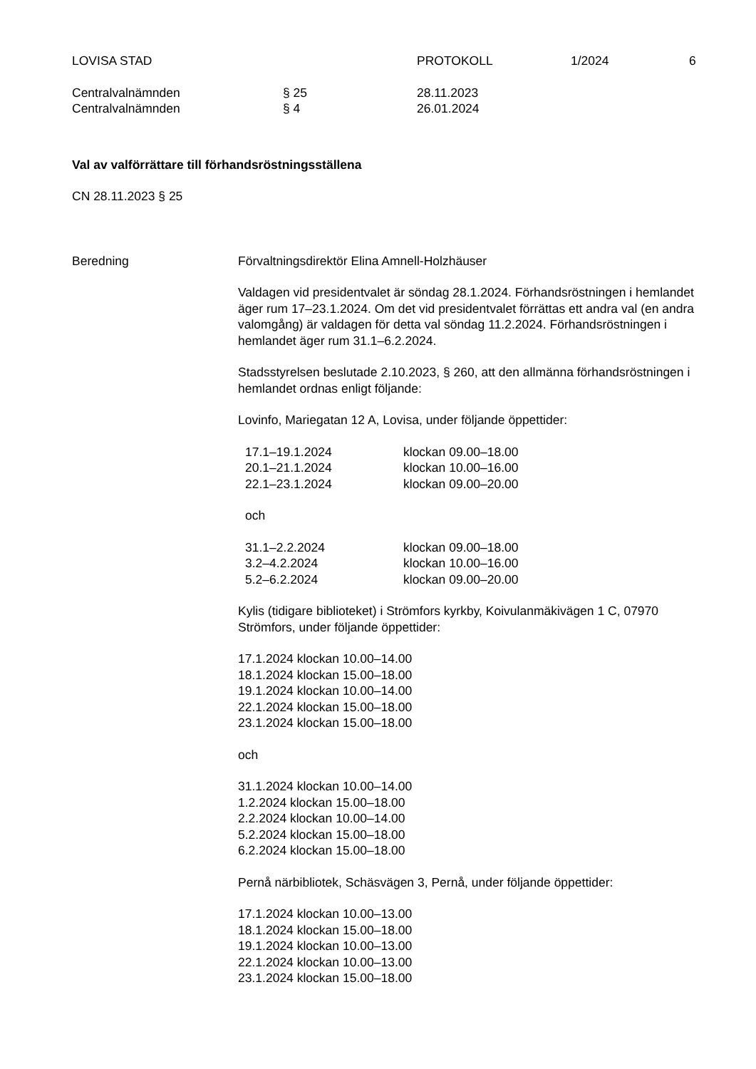LOVISA STAD PROTOKOLL 1/2024 6
Centralvalnämnden § 25 28.11.2023
Centralvalnämnden § 4 26.01.2024
Val av valförrättare till förhandsröstningsställena
CN 28.11.2023 § 25
Beredning Förvaltningsdirektör Elina Amnell-Holzhäuser
Valdagen vid presidentvalet är söndag 28.1.2024. Förhandsröstningen i hemlandet äger rum 17–23.1.2024. Om det vid presidentvalet förrättas ett andra val (en andra valomgång) är valdagen för detta val söndag 11.2.2024. Förhandsröstningen i hemlandet äger rum 31.1–6.2.2024.
Stadsstyrelsen beslutade 2.10.2023, § 260, att den allmänna förhandsröstningen i hemlandet ordnas enligt följande:
Lovinfo, Mariegatan 12 A, Lovisa, under följande öppettider:
| 17.1–19.1.2024 | klockan 09.00–18.00 |
| 20.1–21.1.2024 | klockan 10.00–16.00 |
| 22.1–23.1.2024 | klockan 09.00–20.00 |
och
| 31.1–2.2.2024 | klockan 09.00–18.00 |
| 3.2–4.2.2024 | klockan 10.00–16.00 |
| 5.2–6.2.2024 | klockan 09.00–20.00 |
Kylis (tidigare biblioteket) i Strömfors kyrkby, Koivulanmäkivägen 1 C, 07970 Strömfors, under följande öppettider:
17.1.2024 klockan 10.00–14.00
18.1.2024 klockan 15.00–18.00
19.1.2024 klockan 10.00–14.00
22.1.2024 klockan 15.00–18.00
23.1.2024 klockan 15.00–18.00
och
31.1.2024 klockan 10.00–14.00
1.2.2024 klockan 15.00–18.00
2.2.2024 klockan 10.00–14.00
5.2.2024 klockan 15.00–18.00
6.2.2024 klockan 15.00–18.00
Pernå närbibliotek, Schäsvägen 3, Pernå, under följande öppettider:
17.1.2024 klockan 10.00–13.00
18.1.2024 klockan 15.00–18.00
19.1.2024 klockan 10.00–13.00
22.1.2024 klockan 10.00–13.00
23.1.2024 klockan 15.00–18.00